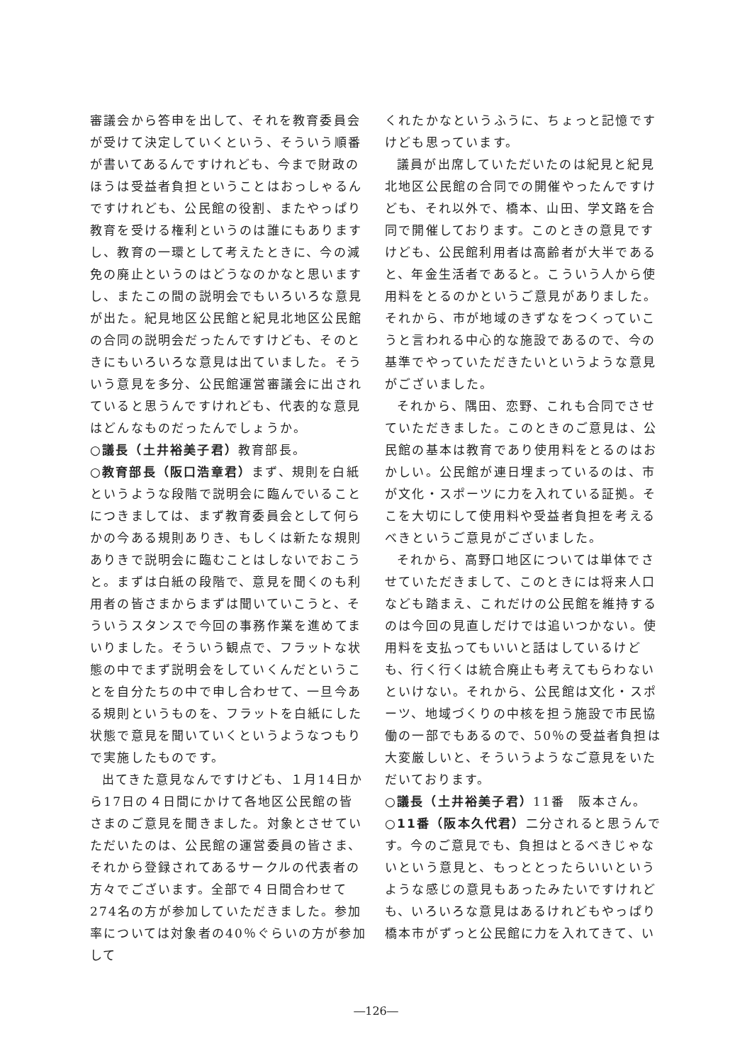審議会から答申を出して、それを教育委員会が受けて決定していくという、そういう順番が書いてあるんですけれども、今まで財政のほうは受益者負担ということはおっしゃるんですけれども、公民館の役割、またやっぱり教育を受ける権利というのは誰にもありますし、教育の一環として考えたときに、今の減免の廃止というのはどうなのかなと思いますし、またこの間の説明会でもいろいろな意見が出た。紀見地区公民館と紀見北地区公民館の合同の説明会だったんですけども、そのときにもいろいろな意見は出ていました。そういう意見を多分、公民館運営審議会に出されていると思うんですけれども、代表的な意見はどんなものだったんでしょうか。
○議長（土井裕美子君）教育部長。
○教育部長（阪口浩章君）まず、規則を白紙というような段階で説明会に臨んでいることにつきましては、まず教育委員会として何らかの今ある規則ありき、もしくは新たな規則ありきで説明会に臨むことはしないでおこうと。まずは白紙の段階で、意見を聞くのも利用者の皆さまからまずは聞いていこうと、そういうスタンスで今回の事務作業を進めてまいりました。そういう観点で、フラットな状態の中でまず説明会をしていくんだということを自分たちの中で申し合わせて、一旦今ある規則というものを、フラットを白紙にした状態で意見を聞いていくというようなつもりで実施したものです。
出てきた意見なんですけども、１月14日から17日の４日間にかけて各地区公民館の皆さまのご意見を聞きました。対象とさせていただいたのは、公民館の運営委員の皆さま、それから登録されてあるサークルの代表者の方々でございます。全部で４日間合わせて274名の方が参加していただきました。参加率については対象者の40％ぐらいの方が参加して
くれたかなというふうに、ちょっと記憶ですけども思っています。
議員が出席していただいたのは紀見と紀見北地区公民館の合同での開催やったんですけども、それ以外で、橋本、山田、学文路を合同で開催しております。このときの意見ですけども、公民館利用者は高齢者が大半であると、年金生活者であると。こういう人から使用料をとるのかというご意見がありました。それから、市が地域のきずなをつくっていこうと言われる中心的な施設であるので、今の基準でやっていただきたいというような意見がございました。
それから、隅田、恋野、これも合同でさせていただきました。このときのご意見は、公民館の基本は教育であり使用料をとるのはおかしい。公民館が連日埋まっているのは、市が文化・スポーツに力を入れている証拠。そこを大切にして使用料や受益者負担を考えるべきというご意見がございました。
それから、高野口地区については単体でさせていただきまして、このときには将来人口なども踏まえ、これだけの公民館を維持するのは今回の見直しだけでは追いつかない。使用料を支払ってもいいと話はしているけども、行く行くは統合廃止も考えてもらわないといけない。それから、公民館は文化・スポーツ、地域づくりの中核を担う施設で市民協働の一部でもあるので、50％の受益者負担は大変厳しいと、そういうようなご意見をいただいております。
○議長（土井裕美子君）11番　阪本さん。
○11番（阪本久代君）二分されると思うんです。今のご意見でも、負担はとるべきじゃないという意見と、もっととったらいいというような感じの意見もあったみたいですけれども、いろいろな意見はあるけれどもやっぱり橋本市がずっと公民館に力を入れてきて、い
―126―